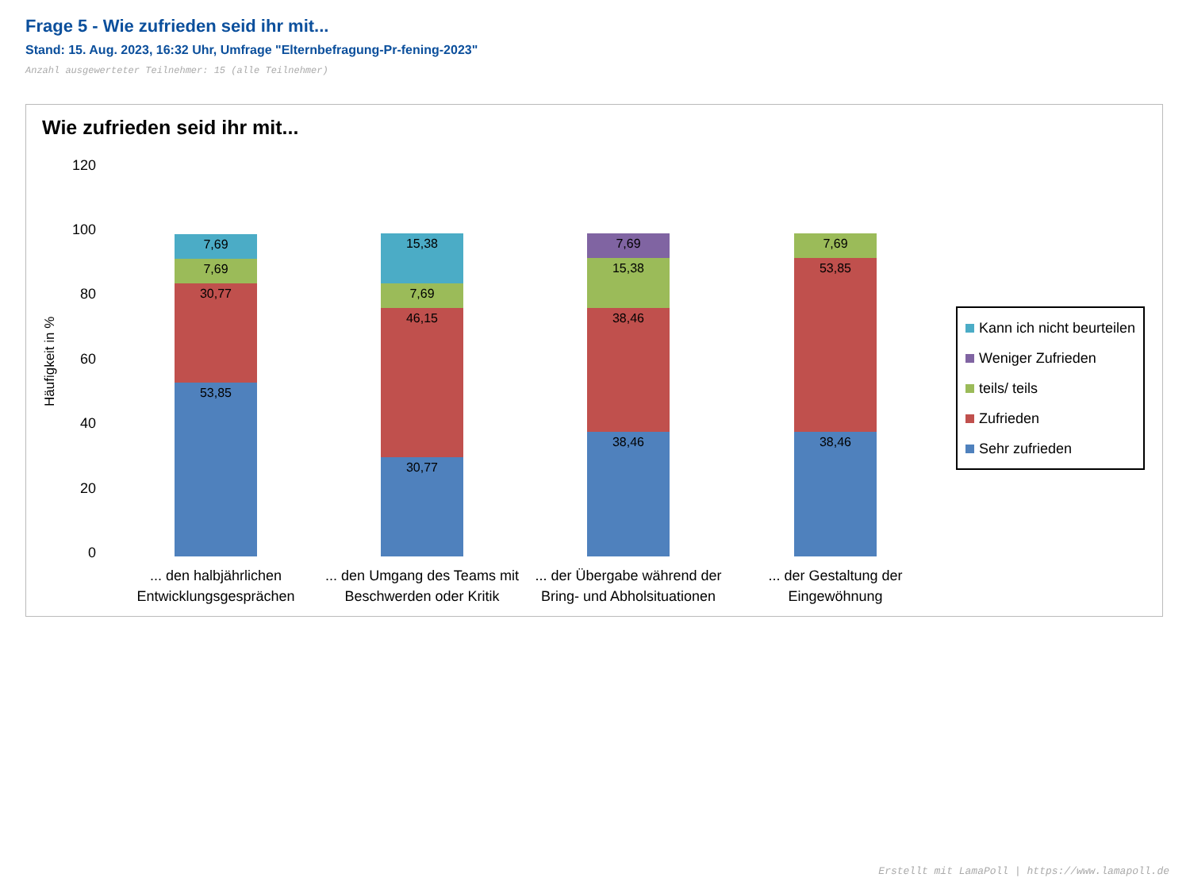Frage 5 - Wie zufrieden seid ihr mit...
Stand: 15. Aug. 2023, 16:32 Uhr, Umfrage "Elternbefragung-Pr-fening-2023"
Anzahl ausgewerteter Teilnehmer: 15 (alle Teilnehmer)
Wie zufrieden seid ihr mit...
Häufigkeit in %
120
100
80
60
40
20
0
7,69
7,69
30,77
53,85
15,38
7,69
46,15
30,77
7,69
15,38
38,46
38,46
7,69
53,85
38,46
... den halbjährlichen Entwicklungsgesprächen
... den Umgang des Teams mit Beschwerden oder Kritik
... der Übergabe während der Bring- und Abholsituationen
... der Gestaltung der Eingewöhnung
Kann ich nicht beurteilen
Weniger Zufrieden
teils/ teils
Zufrieden
Sehr zufrieden
Erstellt mit LamaPoll | https://www.lamapoll.de